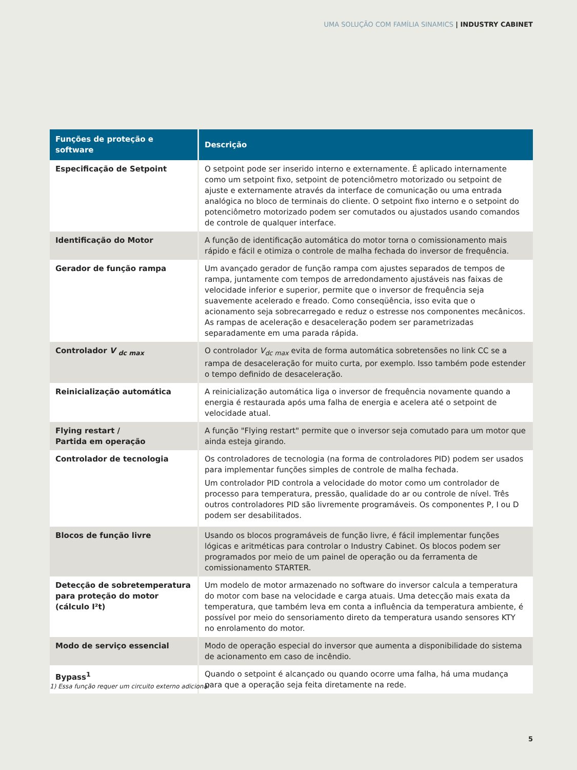UMA SOLUÇÃO COM FAMÍLIA SINAMICS | INDUSTRY CABINET
| Funções de proteção e software | Descrição |
| --- | --- |
| Especificação de Setpoint | O setpoint pode ser inserido interno e externamente. É aplicado internamente como um setpoint fixo, setpoint de potenciômetro motorizado ou setpoint de ajuste e externamente através da interface de comunicação ou uma entrada analógica no bloco de terminais do cliente. O setpoint fixo interno e o setpoint do potenciômetro motorizado podem ser comutados ou ajustados usando comandos de controle de qualquer interface. |
| Identificação do Motor | A função de identificação automática do motor torna o comissionamento mais rápido e fácil e otimiza o controle de malha fechada do inversor de frequência. |
| Gerador de função rampa | Um avançado gerador de função rampa com ajustes separados de tempos de rampa, juntamente com tempos de arredondamento ajustáveis nas faixas de velocidade inferior e superior, permite que o inversor de frequência seja suavemente acelerado e freado. Como conseqüência, isso evita que o acionamento seja sobrecarregado e reduz o estresse nos componentes mecânicos. As rampas de aceleração e desaceleração podem ser parametrizadas separadamente em uma parada rápida. |
| Controlador V <sub>dc max</sub> | O controlador V<sub>dc max</sub> evita de forma automática sobretensões no link CC se a rampa de desaceleração for muito curta, por exemplo. Isso também pode estender o tempo definido de desaceleração. |
| Reinicialização automática | A reinicialização automática liga o inversor de frequência novamente quando a energia é restaurada após uma falha de energia e acelera até o setpoint de velocidade atual. |
| Flying restart / Partida em operação | A função "Flying restart" permite que o inversor seja comutado para um motor que ainda esteja girando. |
| Controlador de tecnologia | Os controladores de tecnologia (na forma de controladores PID) podem ser usados para implementar funções simples de controle de malha fechada. Um controlador PID controla a velocidade do motor como um controlador de processo para temperatura, pressão, qualidade do ar ou controle de nível. Três outros controladores PID são livremente programáveis. Os componentes P, I ou D podem ser desabilitados. |
| Blocos de função livre | Usando os blocos programáveis de função livre, é fácil implementar funções lógicas e aritméticas para controlar o Industry Cabinet. Os blocos podem ser programados por meio de um painel de operação ou da ferramenta de comissionamento STARTER. |
| Detecção de sobretemperatura para proteção do motor (cálculo I²t) | Um modelo de motor armazenado no software do inversor calcula a temperatura do motor com base na velocidade e carga atuais. Uma detecção mais exata da temperatura, que também leva em conta a influência da temperatura ambiente, é possível por meio do sensoriamento direto da temperatura usando sensores KTY no enrolamento do motor. |
| Modo de serviço essencial | Modo de operação especial do inversor que aumenta a disponibilidade do sistema de acionamento em caso de incêndio. |
| Bypass<sup>1</sup> | Quando o setpoint é alcançado ou quando ocorre uma falha, há uma mudança para que a operação seja feita diretamente na rede. |
1) Essa função requer um circuito externo adicional
5